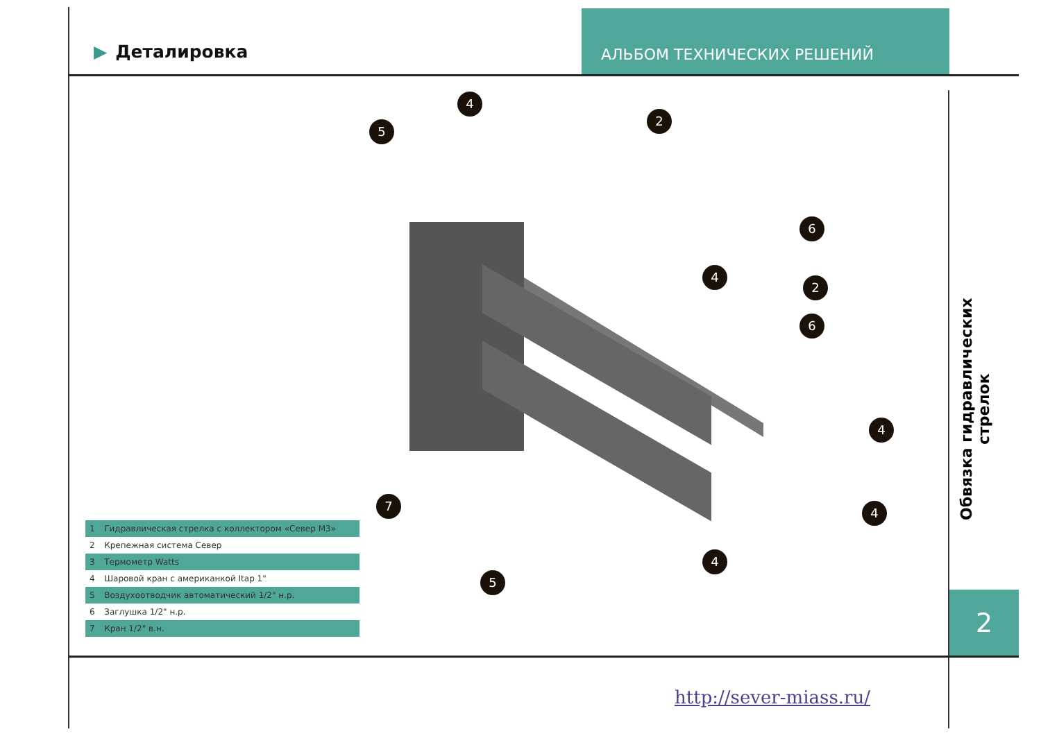▶ Деталировка
АЛЬБОМ ТЕХНИЧЕСКИХ РЕШЕНИЙ
4
5
2
6
4
2
6
4
4
4
7
5
| 1 | Гидравлическая стрелка с коллектором «Север М3» |
| 2 | Крепежная система Север |
| 3 | Термометр Watts |
| 4 | Шаровой кран с американкой Itap 1" |
| 5 | Воздухоотводчик автоматический 1/2" н.р. |
| 6 | Заглушка 1/2" н.р. |
| 7 | Кран 1/2" в.н. |
Обвязка гидравлических стрелок
2
http://sever-miass.ru/